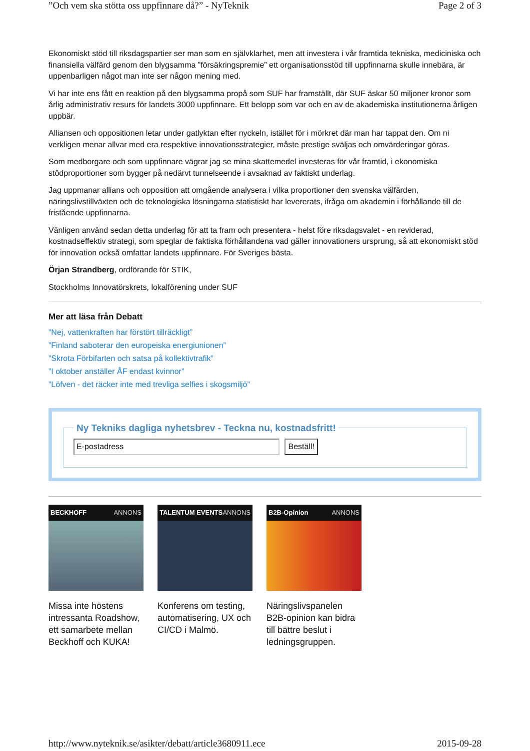”Och vem ska stötta oss uppfinnare då?” - NyTeknik Page 2 of 3
Ekonomiskt stöd till riksdagspartier ser man som en självklarhet, men att investera i vår framtida tekniska, mediciniska och finansiella välfärd genom den blygsamma ”försäkringspremie” ett organisationsstöd till uppfinnarna skulle innebära, är uppenbarligen något man inte ser någon mening med.
Vi har inte ens fått en reaktion på den blygsamma propå som SUF har framställt, där SUF äskar 50 miljoner kronor som årlig administrativ resurs för landets 3000 uppfinnare. Ett belopp som var och en av de akademiska institutionerna årligen uppbär.
Alliansen och oppositionen letar under gatlyktan efter nyckeln, istället för i mörkret där man har tappat den. Om ni verkligen menar allvar med era respektive innovationsstrategier, måste prestige sväljas och omvärderingar göras.
Som medborgare och som uppfinnare vägrar jag se mina skattemedel investeras för vår framtid, i ekonomiska stödproportioner som bygger på nedärvt tunnelseende i avsaknad av faktiskt underlag.
Jag uppmanar allians och opposition att omgående analysera i vilka proportioner den svenska välfärden, näringslivstillväxten och de teknologiska lösningarna statistiskt har levererats, ifråga om akademin i förhållande till de fristående uppfinnarna.
Vänligen använd sedan detta underlag för att ta fram och presentera - helst före riksdagsvalet - en reviderad, kostnadseffektiv strategi, som speglar de faktiska förhållandena vad gäller innovationers ursprung, så att ekonomiskt stöd för innovation också omfattar landets uppfinnare. För Sveriges bästa.
Örjan Strandberg, ordförande för STIK,
Stockholms Innovatörskrets, lokalförening under SUF
Mer att läsa från Debatt
”Nej, vattenkraften har förstört tillräckligt”
”Finland saboterar den europeiska energiunionen”
”Skrota Förbifarten och satsa på kollektivtrafik”
”I oktober anställer ÅF endast kvinnor”
”Löfven - det räcker inte med trevliga selfies i skogsmiljö”
Ny Tekniks dagliga nyhetsbrev - Teckna nu, kostnadsfritt! E-postadress Beställ!
BECKHOFF ANNONS
Missa inte höstens intressanta Roadshow, ett samarbete mellan Beckhoff och KUKA!
TALENTUM EVENTS ANNONS
Konferens om testing, automatisering, UX och CI/CD i Malmö.
B2B-Opinion ANNONS
Näringslivspanelen B2B-opinion kan bidra till bättre beslut i ledningsgruppen.
http://www.nyteknik.se/asikter/debatt/article3680911.ece 2015-09-28